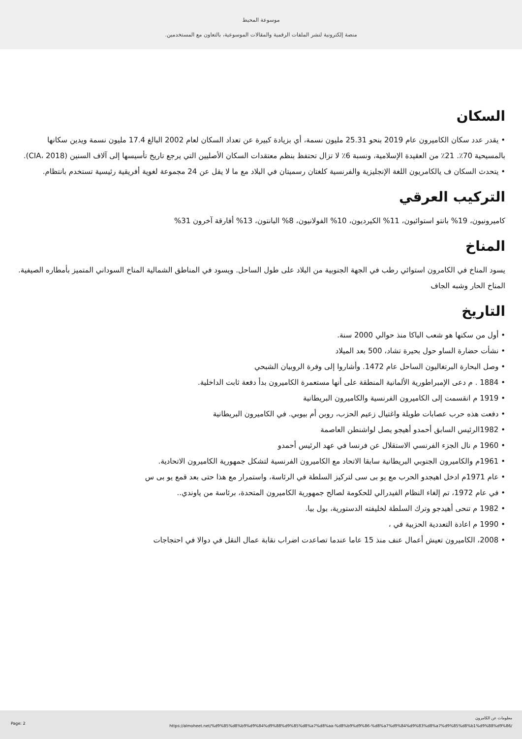موسوعة المحيط
.منصة إلكترونية لنشر الملفات الرقمية والمقالات الموسوعية، بالتعاون مع المستخدمين
السكان
• يقدر عدد سكان الكاميرون عام 2019 بنحو 25.31 مليون نسمة، أي بزيادة كبيرة عن تعداد السكان لعام 2002 البالغ 17.4 مليون نسمة ويدين سكانها بالمسيحية 70٪. 21٪ من العقيدة الإسلامية، ونسبة 6٪ لا تزال تحتفظ بنظم معتقدات السكان الأصليين التي يرجع تاريخ تأسيسها إلى آلاف السنين (CIA، 2018).
• يتحدث السكان ف يالكامريون اللغة الإنجليزية والفرنسية كلغتان رسميتان في البلاد مع ما لا يقل عن 24 مجموعة لغوية أفريقية رئيسية تستخدم بانتظام.
التركيب العرقي
كاميرونيون، 19% بانتو استوائيون، 11% الكيرديون، 10% الفولانيون، 8% البانتون، 13% أفارقة آخرون 31%
المناخ
يسود المناخ في الكامرون استوائي رطب في الجهة الجنوبية من البلاد على طول الساحل. ويسود في المناطق الشمالية المناخ السوداني المتميز بأمطاره الصيفية. المناخ الحار وشبه الجاف
التاريخ
• أول من سكنها هو شعب الباكا منذ حوالي 2000 سنة.
• نشأت حضارة الساو حول بحيرة تشاد، 500 بعد الميلاد
• وصل البحارة البرتغاليون الساحل عام 1472. وأشاروا إلى وفرة الروبيان الشبحي
• 1884 . م دعى الإمبراطورية الألمانية المنطقة على أنها مستعمرة الكاميرون بدأ دفعة ثابت الداخلية.
• 1919 م انقسمت إلى الكاميرون الفرنسية والكاميرون البريطانية
• دفعت هذه حرب عصابات طويلة واغتيال زعيم الحزب، روبن أم بيوبي. في الكاميرون البريطانية
• 1982الرئيس السابق أحمدو أهيجو يصل لواشنطن العاصمة
• 1960 م نال الجزء الفرنسي الاستقلال عن فرنسا في عهد الرئيس أحمدو
• 1961م والكاميرون الجنوبي البريطانية سابقا الاتحاد مع الكاميرون الفرنسية لتشكل جمهورية الكاميرون الاتحادية.
• عام 1971م ادخل اهيجدو الحرب مع يو بى سى لتركيز السلطة في الرئاسة، واستمرار مع هذا حتى بعد قمع يو بى س
• في عام 1972، تم إلغاء النظام الفيدرالي للحكومة لصالح جمهورية الكاميرون المتحدة، برئاسة من ياوندي..
• 1982 م تنحى أهيدجو وترك السلطة لخليفته الدستورية، بول بيا.
• 1990 م اعادة التعددية الحزبية في ،
• 2008، الكاميرون تعيش أعمال عنف منذ 15 عاما عندما تصاعدت اضراب نقابة عمال النقل في دوالا في احتجاجات
معلومات عن الكامرون
Page: 2
https://almoheet.net/%d9%85%d8%b9%d9%84%d9%88%d9%85%d8%a7%d8%aa-%d8%b9%d9%86-%d8%a7%d9%84%d9%83%d8%a7%d9%85%d8%b1%d9%88%d9%86/